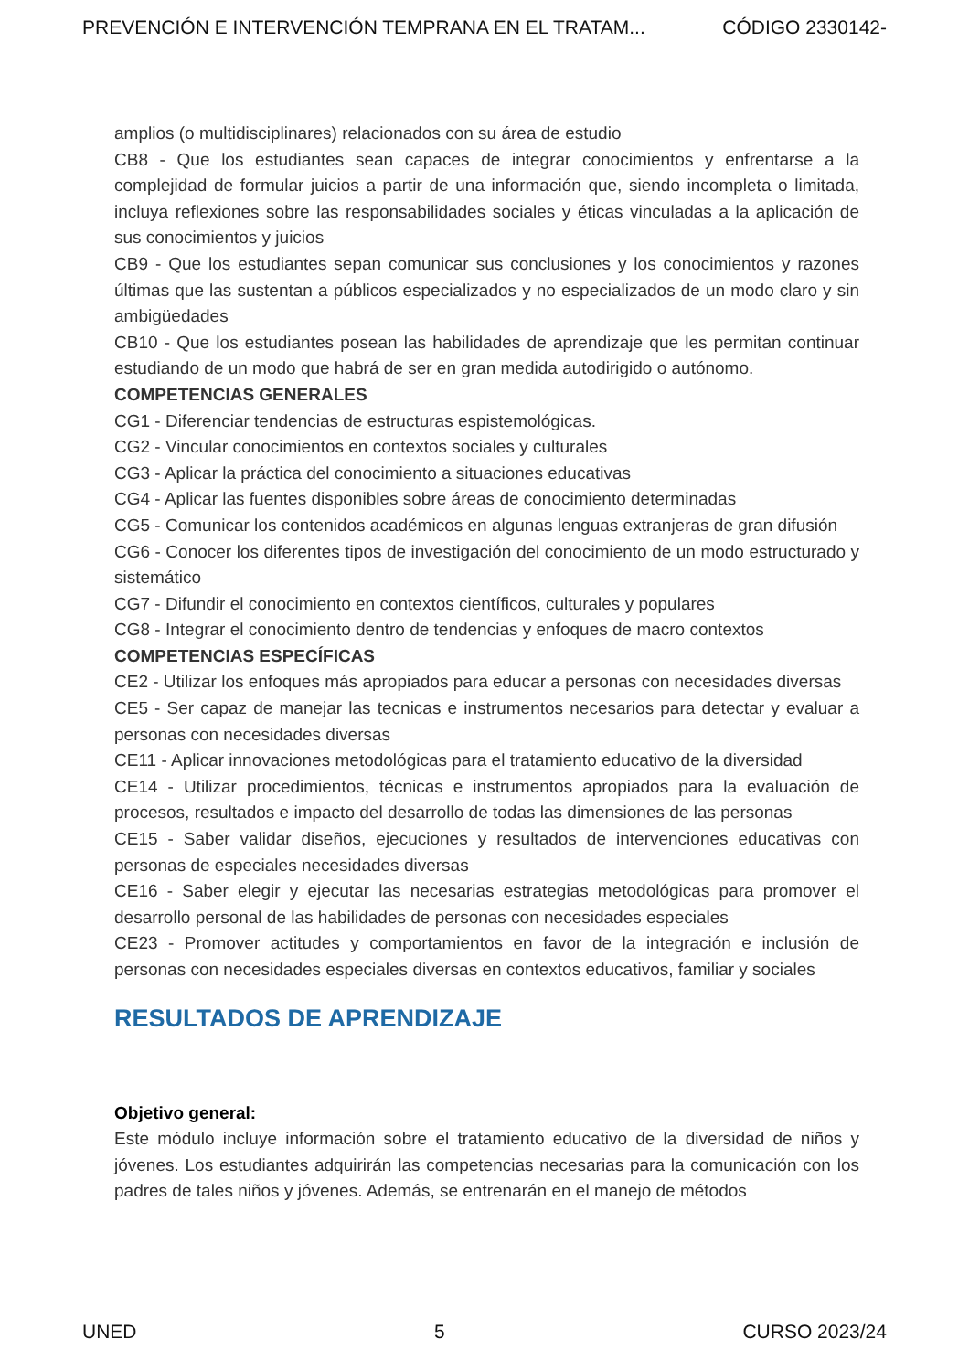PREVENCIÓN E INTERVENCIÓN TEMPRANA EN EL TRATAM... CÓDIGO 2330142-
amplios (o multidisciplinares) relacionados con su área de estudio
CB8 - Que los estudiantes sean capaces de integrar conocimientos y enfrentarse a la complejidad de formular juicios a partir de una información que, siendo incompleta o limitada, incluya reflexiones sobre las responsabilidades sociales y éticas vinculadas a la aplicación de sus conocimientos y juicios
CB9 - Que los estudiantes sepan comunicar sus conclusiones y los conocimientos y razones últimas que las sustentan a públicos especializados y no especializados de un modo claro y sin ambigüedades
CB10 - Que los estudiantes posean las habilidades de aprendizaje que les permitan continuar estudiando de un modo que habrá de ser en gran medida autodirigido o autónomo.
COMPETENCIAS GENERALES
CG1 - Diferenciar tendencias de estructuras espistemológicas.
CG2 - Vincular conocimientos en contextos sociales y culturales
CG3 - Aplicar la práctica del conocimiento a situaciones educativas
CG4 - Aplicar las fuentes disponibles sobre áreas de conocimiento determinadas
CG5 - Comunicar los contenidos académicos en algunas lenguas extranjeras de gran difusión
CG6 - Conocer los diferentes tipos de investigación del conocimiento de un modo estructurado y sistemático
CG7 - Difundir el conocimiento en contextos científicos, culturales y populares
CG8 - Integrar el conocimiento dentro de tendencias y enfoques de macro contextos
COMPETENCIAS ESPECÍFICAS
CE2 - Utilizar los enfoques más apropiados para educar a personas con necesidades diversas
CE5 - Ser capaz de manejar las tecnicas e instrumentos necesarios para detectar y evaluar a personas con necesidades diversas
CE11 - Aplicar innovaciones metodológicas para el tratamiento educativo de la diversidad
CE14 - Utilizar procedimientos, técnicas e instrumentos apropiados para la evaluación de procesos, resultados e impacto del desarrollo de todas las dimensiones de las personas
CE15 - Saber validar diseños, ejecuciones y resultados de intervenciones educativas con personas de especiales necesidades diversas
CE16 - Saber elegir y ejecutar las necesarias estrategias metodológicas para promover el desarrollo personal de las habilidades de personas con necesidades especiales
CE23 - Promover actitudes y comportamientos en favor de la integración e inclusión de personas con necesidades especiales diversas en contextos educativos, familiar y sociales
RESULTADOS DE APRENDIZAJE
Objetivo general:
Este módulo incluye información sobre el tratamiento educativo de la diversidad de niños y jóvenes. Los estudiantes adquirirán las competencias necesarias para la comunicación con los padres de tales niños y jóvenes. Además, se entrenarán en el manejo de métodos
UNED 5 CURSO 2023/24